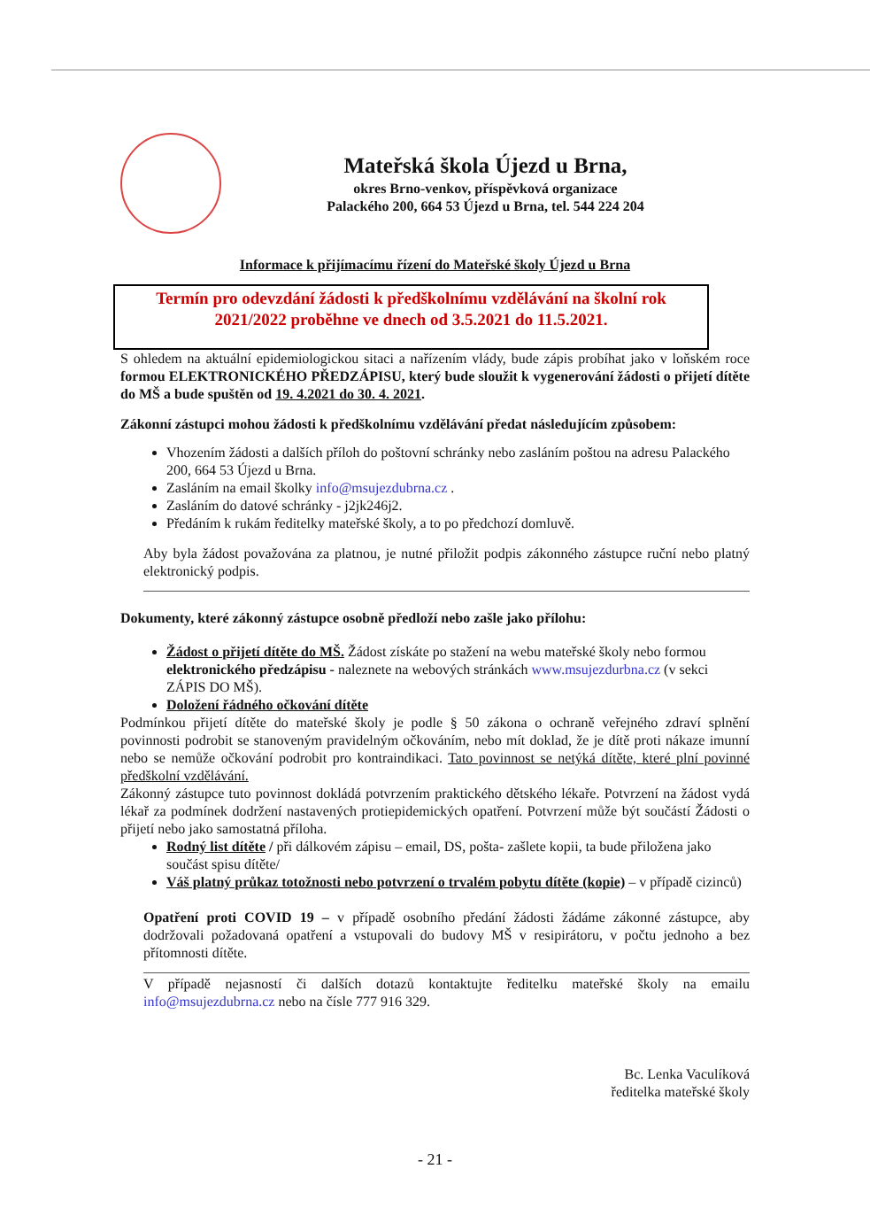Mateřská škola Újezd u Brna,
okres Brno-venkov, příspěvková organizace
Palackého 200, 664 53 Újezd u Brna, tel. 544 224 204
Informace k přijímacímu řízení do Mateřské školy Újezd u Brna
Termín pro odevzdání žádosti k předškolnímu vzdělávání na školní rok 2021/2022 proběhne ve dnech od 3.5.2021 do 11.5.2021.
S ohledem na aktuální epidemiologickou sitaci a nařízením vlády, bude zápis probíhat jako v loňském roce formou ELEKTRONICKÉHO PŘEDZÁPISU, který bude sloužit k vygenerování žádosti o přijetí dítěte do MŠ a bude spuštěn od 19. 4.2021 do 30. 4. 2021.
Zákonní zástupci mohou žádosti k předškolnímu vzdělávání předat následujícím způsobem:
Vhozením žádosti a dalších příloh do poštovní schránky nebo zasláním poštou na adresu Palackého 200, 664 53 Újezd u Brna.
Zasláním na email školky info@msujezdubrna.cz .
Zasláním do datové schránky - j2jk246j2.
Předáním k rukám ředitelky mateřské školy, a to po předchozí domluvě.
Aby byla žádost považována za platnou, je nutné přiložit podpis zákonného zástupce ruční nebo platný elektronický podpis.
Dokumenty, které zákonný zástupce osobně předloží nebo zašle jako přílohu:
Žádost o přijetí dítěte do MŠ. Žádost získáte po stažení na webu mateřské školy nebo formou elektronického předzápisu - naleznete na webových stránkách www.msujezdurbna.cz (v sekci ZÁPIS DO MŠ).
Doložení řádného očkování dítěte
Podmínkou přijetí dítěte do mateřské školy je podle § 50 zákona o ochraně veřejného zdraví splnění povinnosti podrobit se stanoveným pravidelným očkováním, nebo mít doklad, že je dítě proti nákaze imunní nebo se nemůže očkování podrobit pro kontraindikaci. Tato povinnost se netýká dítěte, které plní povinné předškolní vzdělávání.
Zákonný zástupce tuto povinnost dokládá potvrzením praktického dětského lékaře. Potvrzení na žádost vydá lékař za podmínek dodržení nastavených protiepidemických opatření. Potvrzení může být součástí Žádosti o přijetí nebo jako samostatná příloha.
Rodný list dítěte / při dálkovém zápisu – email, DS, pošta- zašlete kopii, ta bude přiložena jako součást spisu dítěte/
Váš platný průkaz totožnosti nebo potvrzení o trvalém pobytu dítěte (kopie) – v případě cizinců)
Opatření proti COVID 19 – v případě osobního předání žádosti žádáme zákonné zástupce, aby dodržovali požadovaná opatření a vstupovali do budovy MŠ v resipirátoru, v počtu jednoho a bez přítomnosti dítěte.
V případě nejasností či dalších dotazů kontaktujte ředitelku mateřské školy na emailu info@msujezdubrna.cz nebo na čísle 777 916 329.
Bc. Lenka Vaculíková
ředitelka mateřské školy
- 21 -